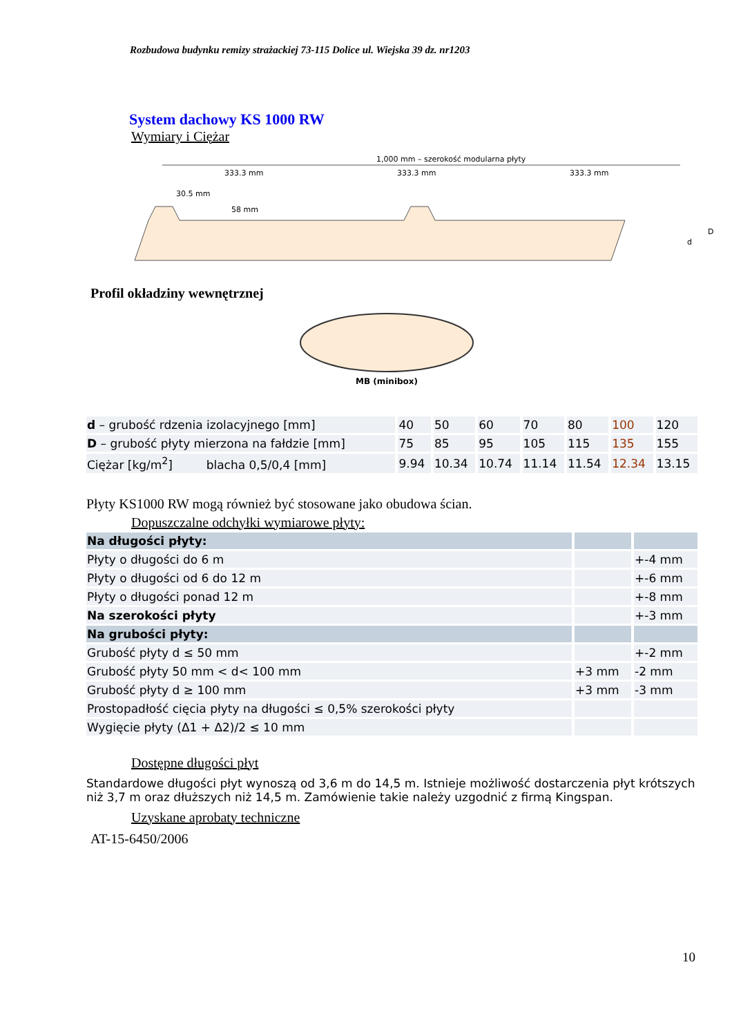Rozbudowa budynku remizy strażackiej 73-115 Dolice ul. Wiejska 39 dz. nr1203
System dachowy KS 1000 RW
Wymiary i Ciężar
1,000 mm – szerokość modularna płyty
333.3 mm
333.3 mm
333.3 mm
30.5 mm
58 mm
d
D
Profil okładziny wewnętrznej
MB (minibox)
| d – grubość rdzenia izolacyjnego [mm] | 40 | 50 | 60 | 70 | 80 | 100 | 120 |
| D – grubość płyty mierzona na fałdzie [mm] | 75 | 85 | 95 | 105 | 115 | 135 | 155 |
| Ciężar [kg/m<sup>2</sup>] blacha 0,5/0,4 [mm] | 9.94 | 10.34 | 10.74 | 11.14 | 11.54 | 12.34 | 13.15 |
Płyty KS1000 RW mogą również być stosowane jako obudowa ścian.
Dopuszczalne odchyłki wymiarowe płyty:
| Na długości płyty: | | |
| Płyty o długości do 6 m | | +-4 mm |
| Płyty o długości od 6 do 12 m | | +-6 mm |
| Płyty o długości ponad 12 m | | +-8 mm |
| Na szerokości płyty | | +-3 mm |
| Na grubości płyty: | | |
| Grubość płyty d ≤ 50 mm | | +-2 mm |
| Grubość płyty 50 mm < d< 100 mm | +3 mm | -2 mm |
| Grubość płyty d ≥ 100 mm | +3 mm | -3 mm |
| Prostopadłość cięcia płyty na długości ≤ 0,5% szerokości płyty | | |
| Wygięcie płyty (Δ1 + Δ2)/2 ≤ 10 mm | | |
Dostępne długości płyt
Standardowe długości płyt wynoszą od 3,6 m do 14,5 m. Istnieje możliwość dostarczenia płyt krótszych niż 3,7 m oraz dłuższych niż 14,5 m. Zamówienie takie należy uzgodnić z firmą Kingspan.
Uzyskane aprobaty techniczne
AT-15-6450/2006
10